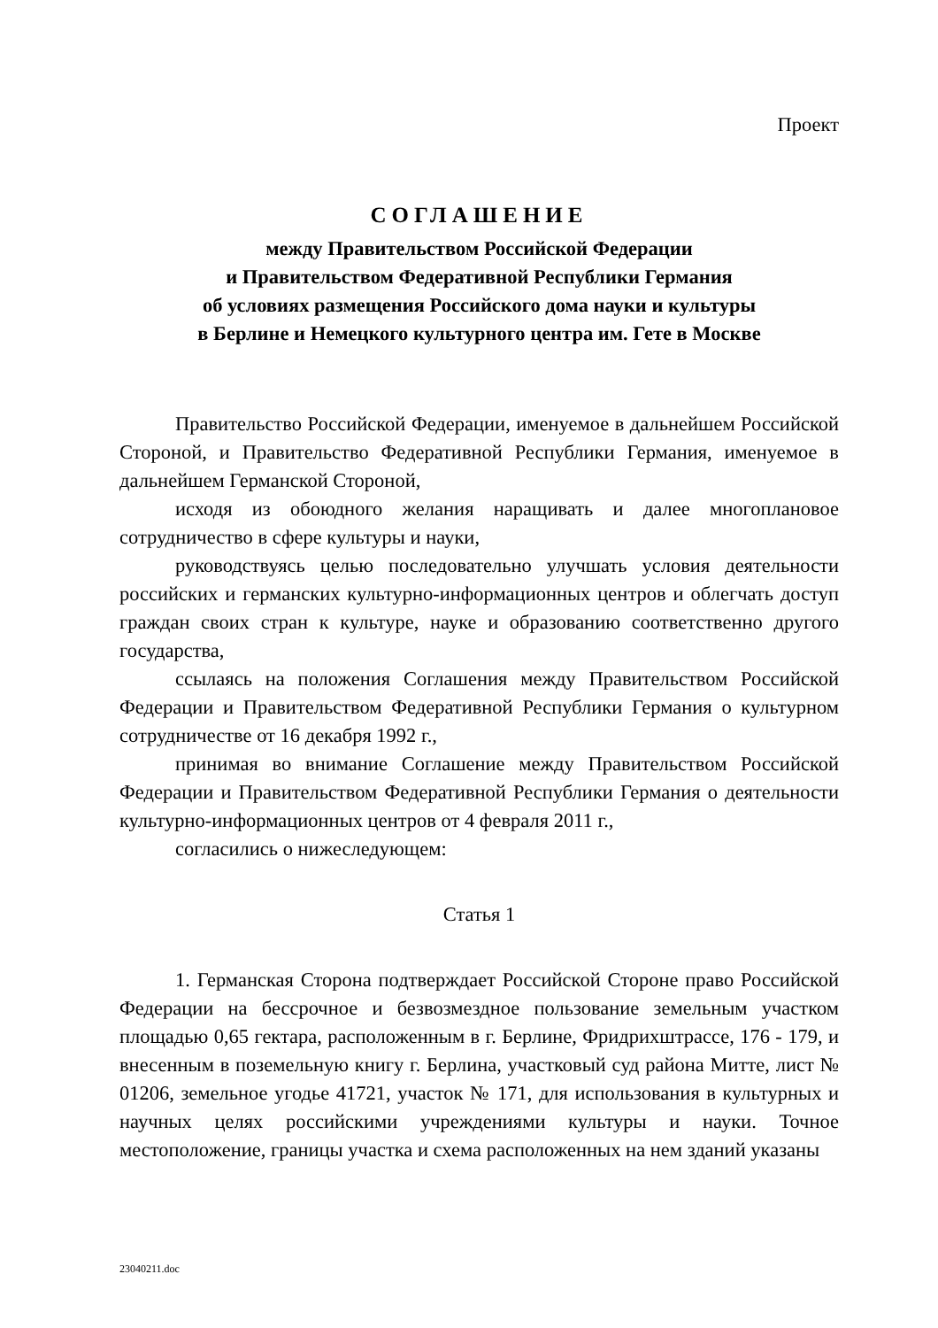Проект
СОГЛАШЕНИЕ
между Правительством Российской Федерации
и Правительством Федеративной Республики Германия
об условиях размещения Российского дома науки и культуры
в Берлине и Немецкого культурного центра им. Гете в Москве
Правительство Российской Федерации, именуемое в дальнейшем Российской Стороной, и Правительство Федеративной Республики Германия, именуемое в дальнейшем Германской Стороной,
исходя из обоюдного желания наращивать и далее многоплановое сотрудничество в сфере культуры и науки,
руководствуясь целью последовательно улучшать условия деятельности российских и германских культурно-информационных центров и облегчать доступ граждан своих стран к культуре, науке и образованию соответственно другого государства,
ссылаясь на положения Соглашения между Правительством Российской Федерации и Правительством Федеративной Республики Германия о культурном сотрудничестве от 16 декабря 1992 г.,
принимая во внимание Соглашение между Правительством Российской Федерации и Правительством Федеративной Республики Германия о деятельности культурно-информационных центров от 4 февраля 2011 г.,
согласились о нижеследующем:
Статья 1
1. Германская Сторона подтверждает Российской Стороне право Российской Федерации на бессрочное и безвозмездное пользование земельным участком площадью 0,65 гектара, расположенным в г. Берлине, Фридрихштрассе, 176 - 179, и внесенным в поземельную книгу г. Берлина, участковый суд района Митте, лист № 01206, земельное угодье 41721, участок № 171, для использования в культурных и научных целях российскими учреждениями культуры и науки. Точное местоположение, границы участка и схема расположенных на нем зданий указаны
23040211.doc